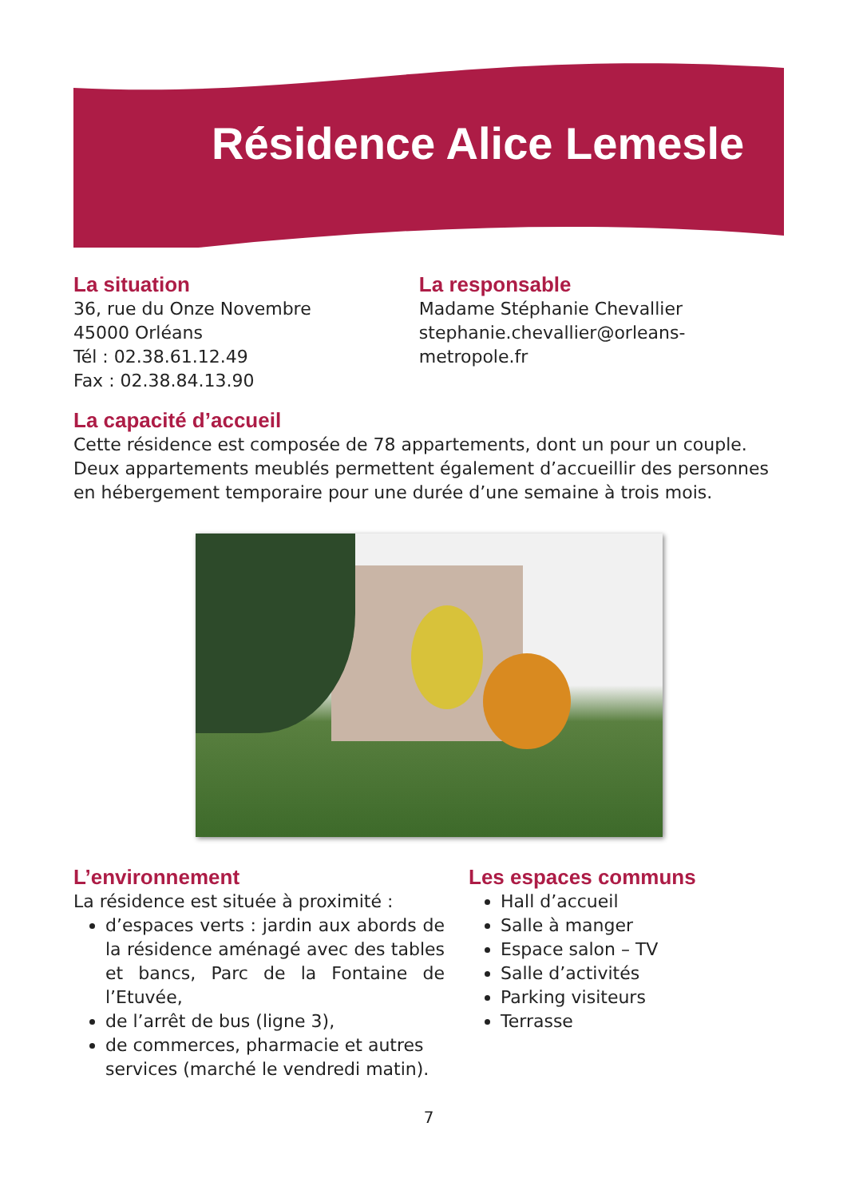Résidence Alice Lemesle
La situation
36, rue du Onze Novembre
45000 Orléans
Tél : 02.38.61.12.49
Fax : 02.38.84.13.90
La responsable
Madame Stéphanie Chevallier
stephanie.chevallier@orleans-metropole.fr
La capacité d’accueil
Cette résidence est composée de 78 appartements, dont un pour un couple. Deux appartements meublés permettent également d’accueillir des personnes en hébergement temporaire pour une durée d’une semaine à trois mois.
L’environnement
La résidence est située à proximité :
d’espaces verts : jardin aux abords de la résidence aménagé avec des tables et bancs, Parc de la Fontaine de l’Etuvée,
de l’arrêt de bus (ligne 3),
de commerces, pharmacie et autres services (marché le vendredi matin).
Les espaces communs
Hall d’accueil
Salle à manger
Espace salon – TV
Salle d’activités
Parking visiteurs
Terrasse
7